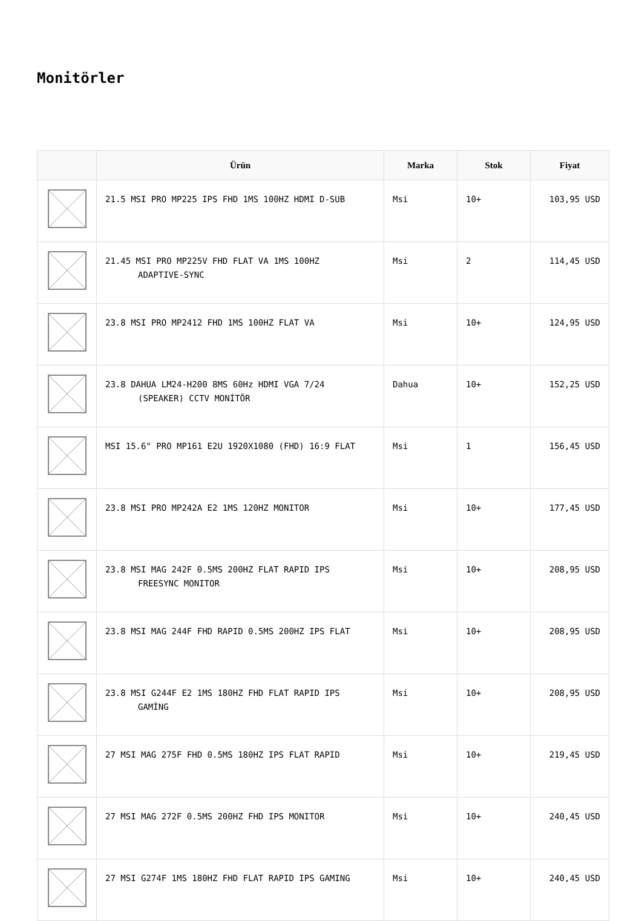Monitörler
| | Ürün | Marka | Stok | Fiyat |
| --- | --- | --- | --- | --- |
| | 21.5 MSI PRO MP225 IPS FHD 1MS 100HZ HDMI D-SUB | Msi | 10+ | 103,95 USD |
| | 21.45 MSI PRO MP225V FHD FLAT VA 1MS 100HZ ADAPTIVE-SYNC | Msi | 2 | 114,45 USD |
| | 23.8 MSI PRO MP2412 FHD 1MS 100HZ FLAT VA | Msi | 10+ | 124,95 USD |
| | 23.8 DAHUA LM24-H200 8MS 60Hz HDMI VGA 7/24 (SPEAKER) CCTV MONİTÖR | Dahua | 10+ | 152,25 USD |
| | MSI 15.6" PRO MP161 E2U 1920X1080 (FHD) 16:9 FLAT | Msi | 1 | 156,45 USD |
| | 23.8 MSI PRO MP242A E2 1MS 120HZ MONITOR | Msi | 10+ | 177,45 USD |
| | 23.8 MSI MAG 242F 0.5MS 200HZ FLAT RAPID IPS FREESYNC MONITOR | Msi | 10+ | 208,95 USD |
| | 23.8 MSI MAG 244F FHD RAPID 0.5MS 200HZ IPS FLAT | Msi | 10+ | 208,95 USD |
| | 23.8 MSI G244F E2 1MS 180HZ FHD FLAT RAPID IPS GAMİNG | Msi | 10+ | 208,95 USD |
| | 27 MSI MAG 275F FHD 0.5MS 180HZ IPS FLAT RAPID | Msi | 10+ | 219,45 USD |
| | 27 MSI MAG 272F 0.5MS 200HZ FHD IPS MONITOR | Msi | 10+ | 240,45 USD |
| | 27 MSI G274F 1MS 180HZ FHD FLAT RAPID IPS GAMING | Msi | 10+ | 240,45 USD |